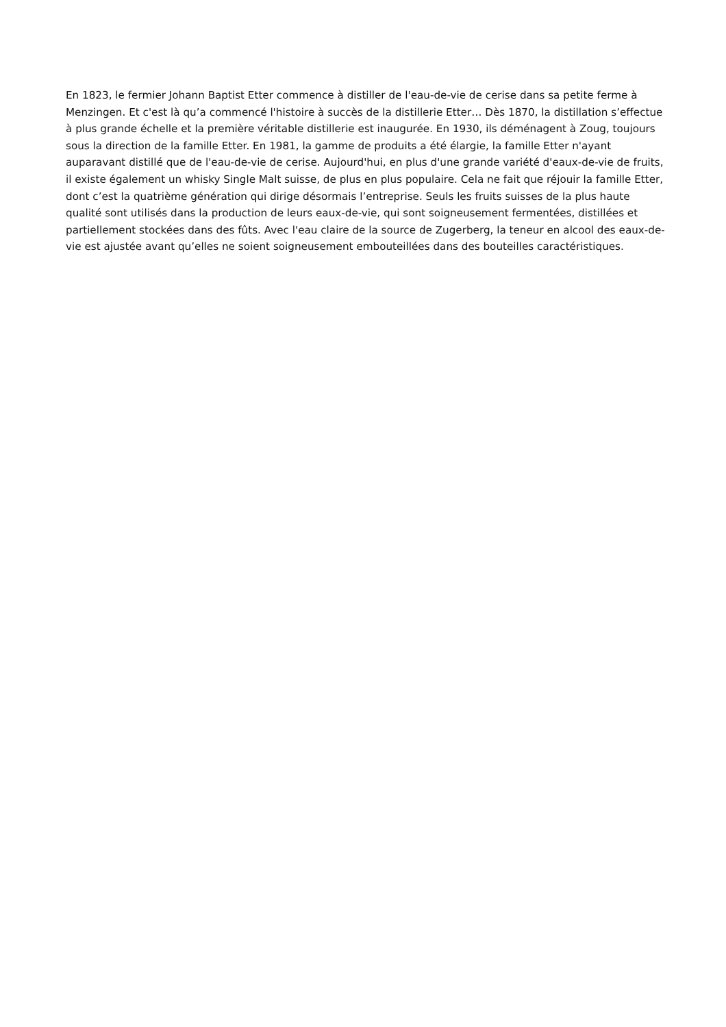En 1823, le fermier Johann Baptist Etter commence à distiller de l'eau-de-vie de cerise dans sa petite ferme à Menzingen. Et c'est là qu’a commencé l'histoire à succès de la distillerie Etter… Dès 1870, la distillation s’effectue à plus grande échelle et la première véritable distillerie est inaugurée. En 1930, ils déménagent à Zoug, toujours sous la direction de la famille Etter. En 1981, la gamme de produits a été élargie, la famille Etter n'ayant auparavant distillé que de l'eau-de-vie de cerise. Aujourd'hui, en plus d'une grande variété d'eaux-de-vie de fruits, il existe également un whisky Single Malt suisse, de plus en plus populaire. Cela ne fait que réjouir la famille Etter, dont c’est la quatrième génération qui dirige désormais l’entreprise. Seuls les fruits suisses de la plus haute qualité sont utilisés dans la production de leurs eaux-de-vie, qui sont soigneusement fermentées, distillées et partiellement stockées dans des fûts. Avec l'eau claire de la source de Zugerberg, la teneur en alcool des eaux-de-vie est ajustée avant qu’elles ne soient soigneusement embouteillées dans des bouteilles caractéristiques.